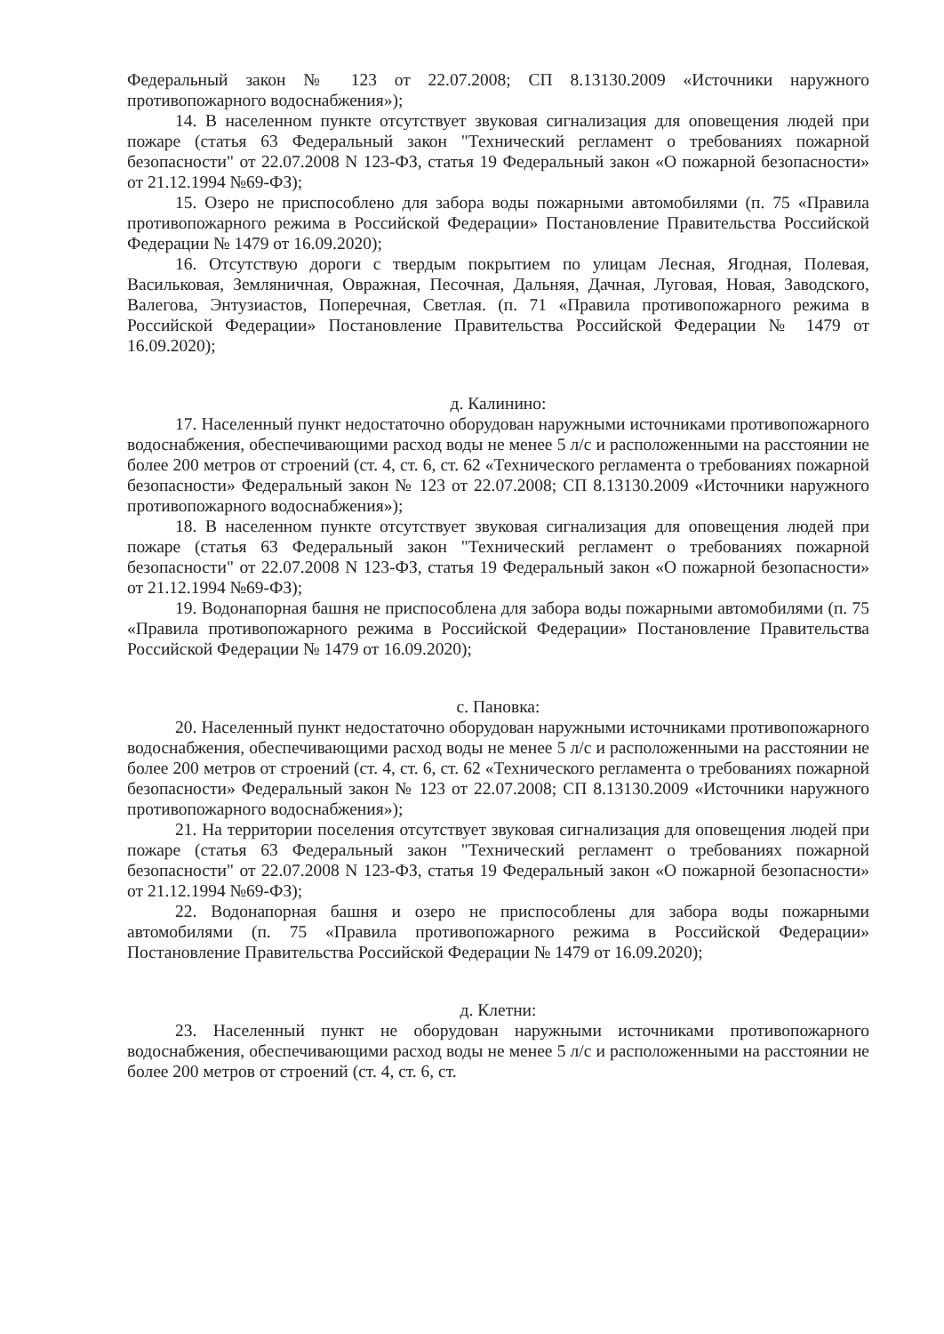Федеральный закон № 123 от 22.07.2008; СП 8.13130.2009 «Источники наружного противопожарного водоснабжения»);
14. В населенном пункте отсутствует звуковая сигнализация для оповещения людей при пожаре (статья 63 Федеральный закон "Технический регламент о требованиях пожарной безопасности" от 22.07.2008 N 123-ФЗ, статья 19 Федеральный закон «О пожарной безопасности» от 21.12.1994 №69-ФЗ);
15. Озеро не приспособлено для забора воды пожарными автомобилями (п. 75 «Правила противопожарного режима в Российской Федерации» Постановление Правительства Российской Федерации № 1479 от 16.09.2020);
16. Отсутствую дороги с твердым покрытием по улицам Лесная, Ягодная, Полевая, Васильковая, Земляничная, Овражная, Песочная, Дальняя, Дачная, Луговая, Новая, Заводского, Валегова, Энтузиастов, Поперечная, Светлая. (п. 71 «Правила противопожарного режима в Российской Федерации» Постановление Правительства Российской Федерации № 1479 от 16.09.2020);
д. Калинино:
17. Населенный пункт недостаточно оборудован наружными источниками противопожарного водоснабжения, обеспечивающими расход воды не менее 5 л/с и расположенными на расстоянии не более 200 метров от строений (ст. 4, ст. 6, ст. 62 «Технического регламента о требованиях пожарной безопасности» Федеральный закон № 123 от 22.07.2008; СП 8.13130.2009 «Источники наружного противопожарного водоснабжения»);
18. В населенном пункте отсутствует звуковая сигнализация для оповещения людей при пожаре (статья 63 Федеральный закон "Технический регламент о требованиях пожарной безопасности" от 22.07.2008 N 123-ФЗ, статья 19 Федеральный закон «О пожарной безопасности» от 21.12.1994 №69-ФЗ);
19. Водонапорная башня не приспособлена для забора воды пожарными автомобилями (п. 75 «Правила противопожарного режима в Российской Федерации» Постановление Правительства Российской Федерации № 1479 от 16.09.2020);
с. Пановка:
20. Населенный пункт недостаточно оборудован наружными источниками противопожарного водоснабжения, обеспечивающими расход воды не менее 5 л/с и расположенными на расстоянии не более 200 метров от строений (ст. 4, ст. 6, ст. 62 «Технического регламента о требованиях пожарной безопасности» Федеральный закон № 123 от 22.07.2008; СП 8.13130.2009 «Источники наружного противопожарного водоснабжения»);
21. На территории поселения отсутствует звуковая сигнализация для оповещения людей при пожаре (статья 63 Федеральный закон "Технический регламент о требованиях пожарной безопасности" от 22.07.2008 N 123-ФЗ, статья 19 Федеральный закон «О пожарной безопасности» от 21.12.1994 №69-ФЗ);
22. Водонапорная башня и озеро не приспособлены для забора воды пожарными автомобилями (п. 75 «Правила противопожарного режима в Российской Федерации» Постановление Правительства Российской Федерации № 1479 от 16.09.2020);
д. Клетни:
23. Населенный пункт не оборудован наружными источниками противопожарного водоснабжения, обеспечивающими расход воды не менее 5 л/с и расположенными на расстоянии не более 200 метров от строений (ст. 4, ст. 6, ст.